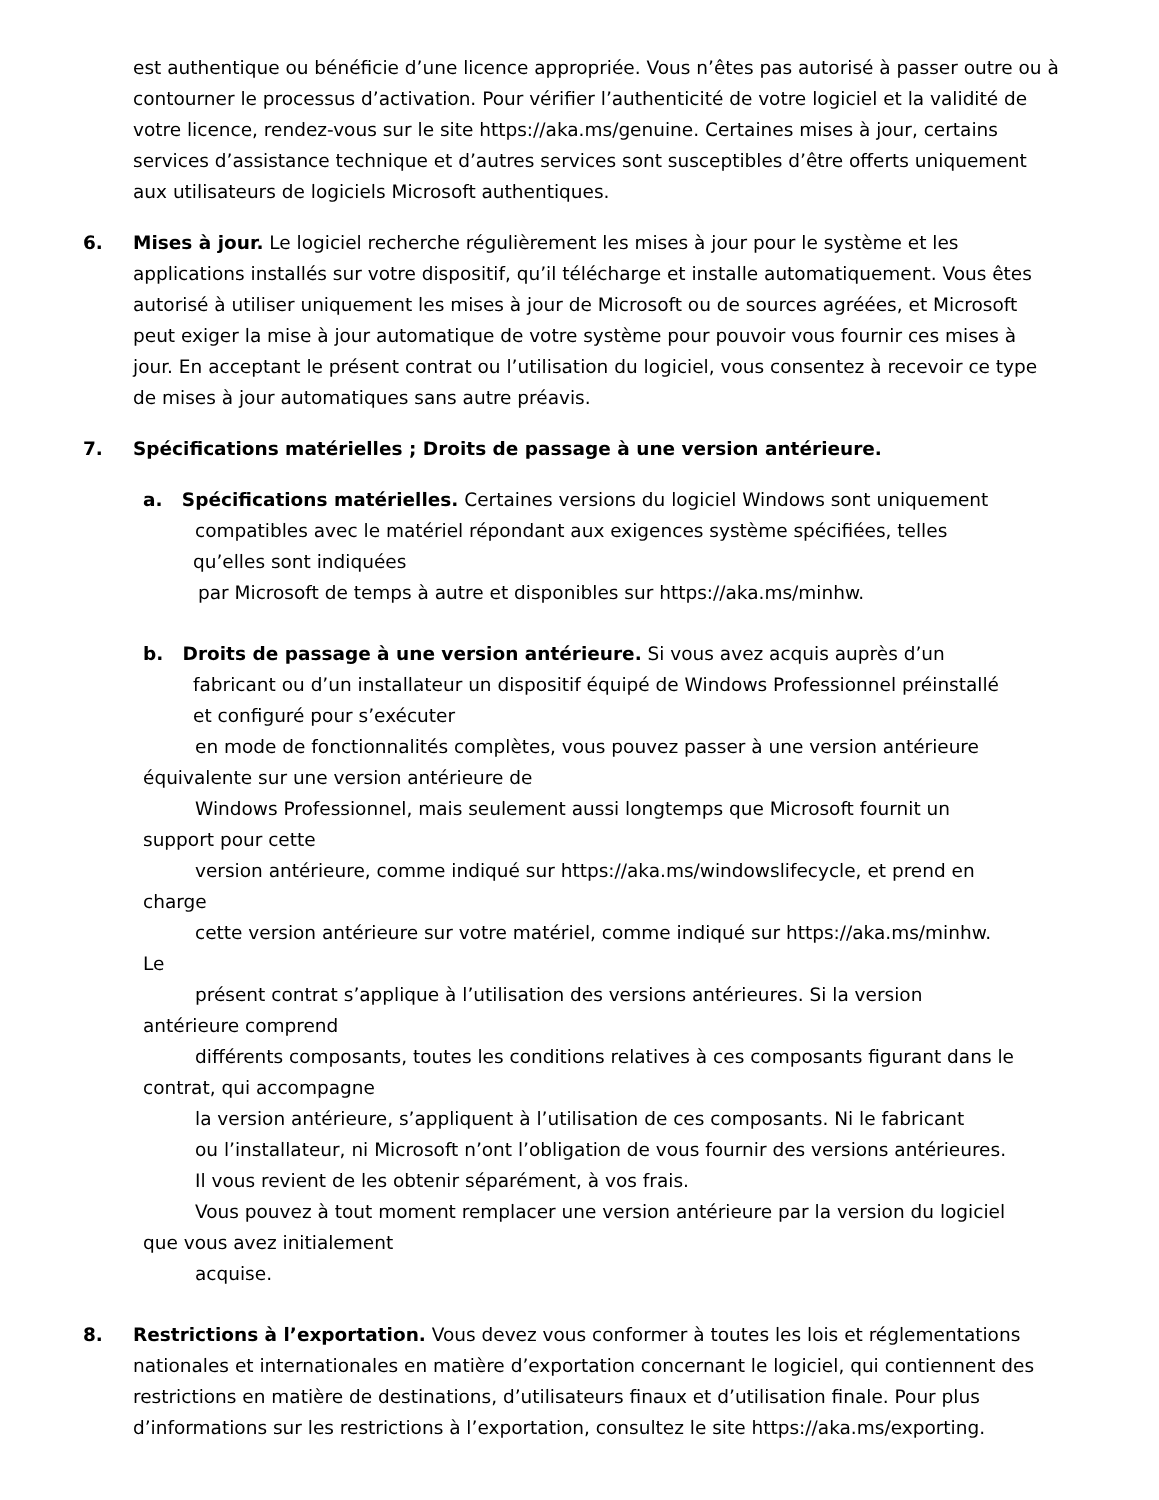est authentique ou bénéficie d’une licence appropriée. Vous n’êtes pas autorisé à passer outre ou à contourner le processus d’activation. Pour vérifier l’authenticité de votre logiciel et la validité de votre licence, rendez-vous sur le site https://aka.ms/genuine. Certaines mises à jour, certains services d’assistance technique et d’autres services sont susceptibles d’être offerts uniquement aux utilisateurs de logiciels Microsoft authentiques.
6. Mises à jour. Le logiciel recherche régulièrement les mises à jour pour le système et les applications installés sur votre dispositif, qu’il télécharge et installe automatiquement. Vous êtes autorisé à utiliser uniquement les mises à jour de Microsoft ou de sources agréées, et Microsoft peut exiger la mise à jour automatique de votre système pour pouvoir vous fournir ces mises à jour. En acceptant le présent contrat ou l’utilisation du logiciel, vous consentez à recevoir ce type de mises à jour automatiques sans autre préavis.
7. Spécifications matérielles ; Droits de passage à une version antérieure.
a. Spécifications matérielles. Certaines versions du logiciel Windows sont uniquement
compatibles avec le matériel répondant aux exigences système spécifiées, telles
qu’elles sont indiquées
par Microsoft de temps à autre et disponibles sur https://aka.ms/minhw.
b. Droits de passage à une version antérieure. Si vous avez acquis auprès d’un
fabricant ou d’un installateur un dispositif équipé de Windows Professionnel préinstallé
et configuré pour s’exécuter
en mode de fonctionnalités complètes, vous pouvez passer à une version antérieure
équivalente sur une version antérieure de
Windows Professionnel, mais seulement aussi longtemps que Microsoft fournit un
support pour cette
version antérieure, comme indiqué sur https://aka.ms/windowslifecycle, et prend en
charge
cette version antérieure sur votre matériel, comme indiqué sur https://aka.ms/minhw.
Le
présent contrat s’applique à l’utilisation des versions antérieures. Si la version
antérieure comprend
différents composants, toutes les conditions relatives à ces composants figurant dans le
contrat, qui accompagne
la version antérieure, s’appliquent à l’utilisation de ces composants. Ni le fabricant
ou l’installateur, ni Microsoft n’ont l’obligation de vous fournir des versions antérieures.
Il vous revient de les obtenir séparément, à vos frais.
Vous pouvez à tout moment remplacer une version antérieure par la version du logiciel
que vous avez initialement
acquise.
8. Restrictions à l’exportation. Vous devez vous conformer à toutes les lois et réglementations nationales et internationales en matière d’exportation concernant le logiciel, qui contiennent des restrictions en matière de destinations, d’utilisateurs finaux et d’utilisation finale. Pour plus d’informations sur les restrictions à l’exportation, consultez le site https://aka.ms/exporting.